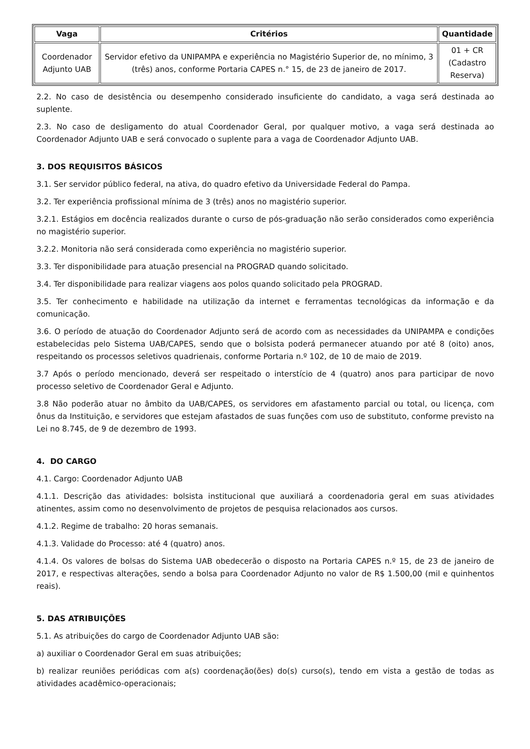| Vaga | Critérios | Quantidade |
| --- | --- | --- |
| Coordenador Adjunto UAB | Servidor efetivo da UNIPAMPA e experiência no Magistério Superior de, no mínimo, 3 (três) anos, conforme Portaria CAPES n.° 15, de 23 de janeiro de 2017. | 01 + CR (Cadastro Reserva) |
2.2. No caso de desistência ou desempenho considerado insuficiente do candidato, a vaga será destinada ao suplente.
2.3. No caso de desligamento do atual Coordenador Geral, por qualquer motivo, a vaga será destinada ao Coordenador Adjunto UAB e será convocado o suplente para a vaga de Coordenador Adjunto UAB.
3. DOS REQUISITOS BÁSICOS
3.1. Ser servidor público federal, na ativa, do quadro efetivo da Universidade Federal do Pampa.
3.2. Ter experiência profissional mínima de 3 (três) anos no magistério superior.
3.2.1. Estágios em docência realizados durante o curso de pós-graduação não serão considerados como experiência no magistério superior.
3.2.2. Monitoria não será considerada como experiência no magistério superior.
3.3. Ter disponibilidade para atuação presencial na PROGRAD quando solicitado.
3.4. Ter disponibilidade para realizar viagens aos polos quando solicitado pela PROGRAD.
3.5. Ter conhecimento e habilidade na utilização da internet e ferramentas tecnológicas da informação e da comunicação.
3.6. O período de atuação do Coordenador Adjunto será de acordo com as necessidades da UNIPAMPA e condições estabelecidas pelo Sistema UAB/CAPES, sendo que o bolsista poderá permanecer atuando por até 8 (oito) anos, respeitando os processos seletivos quadrienais, conforme Portaria n.º 102, de 10 de maio de 2019.
3.7 Após o período mencionado, deverá ser respeitado o interstício de 4 (quatro) anos para participar de novo processo seletivo de Coordenador Geral e Adjunto.
3.8 Não poderão atuar no âmbito da UAB/CAPES, os servidores em afastamento parcial ou total, ou licença, com ônus da Instituição, e servidores que estejam afastados de suas funções com uso de substituto, conforme previsto na Lei no 8.745, de 9 de dezembro de 1993.
4. DO CARGO
4.1. Cargo: Coordenador Adjunto UAB
4.1.1. Descrição das atividades: bolsista institucional que auxiliará a coordenadoria geral em suas atividades atinentes, assim como no desenvolvimento de projetos de pesquisa relacionados aos cursos.
4.1.2. Regime de trabalho: 20 horas semanais.
4.1.3. Validade do Processo: até 4 (quatro) anos.
4.1.4. Os valores de bolsas do Sistema UAB obedecerão o disposto na Portaria CAPES n.º 15, de 23 de janeiro de 2017, e respectivas alterações, sendo a bolsa para Coordenador Adjunto no valor de R$ 1.500,00 (mil e quinhentos reais).
5. DAS ATRIBUIÇÕES
5.1. As atribuições do cargo de Coordenador Adjunto UAB são:
a) auxiliar o Coordenador Geral em suas atribuições;
b) realizar reuniões periódicas com a(s) coordenação(ões) do(s) curso(s), tendo em vista a gestão de todas as atividades acadêmico-operacionais;